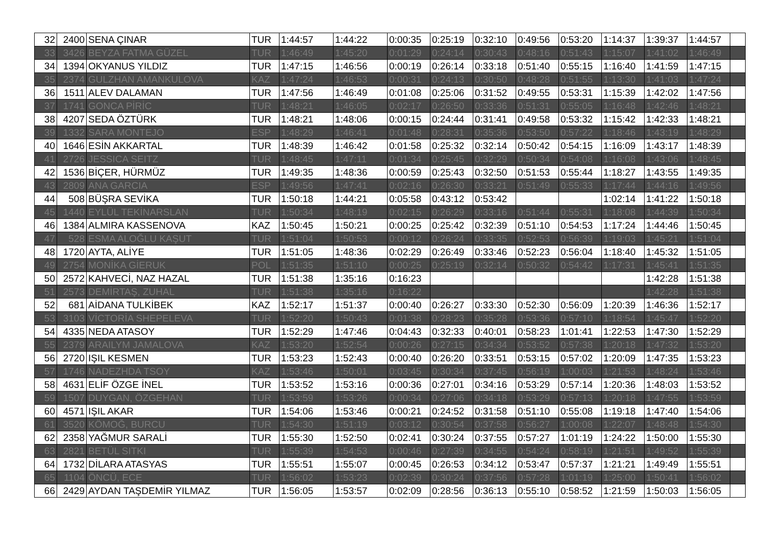| 32 | 2400 | SENA ÇINAR | TUR | 1:44:57 | 1:44:22 | 0:00:35 | 0:25:19 | 0:32:10 | 0:49:56 | 0:53:20 | 1:14:37 | 1:39:37 | 1:44:57 | |
| 33 | 3426 | BEYZA FATMA GÜZEL | TUR | 1:46:49 | 1:45:20 | 0:01:29 | 0:24:14 | 0:30:43 | 0:48:16 | 0:51:43 | 1:15:07 | 1:41:02 | 1:46:49 | |
| 34 | 1394 | OKYANUS YILDIZ | TUR | 1:47:15 | 1:46:56 | 0:00:19 | 0:26:14 | 0:33:18 | 0:51:40 | 0:55:15 | 1:16:40 | 1:41:59 | 1:47:15 | |
| 35 | 2374 | GULZHAN AMANKULOVA | KAZ | 1:47:24 | 1:46:53 | 0:00:31 | 0:24:13 | 0:30:50 | 0:48:28 | 0:51:55 | 1:13:30 | 1:41:03 | 1:47:24 | |
| 36 | 1511 | ALEV DALAMAN | TUR | 1:47:56 | 1:46:49 | 0:01:08 | 0:25:06 | 0:31:52 | 0:49:55 | 0:53:31 | 1:15:39 | 1:42:02 | 1:47:56 | |
| 37 | 1741 | GONCA PİRİC | TUR | 1:48:21 | 1:46:05 | 0:02:17 | 0:26:50 | 0:33:36 | 0:51:31 | 0:55:05 | 1:16:48 | 1:42:46 | 1:48:21 | |
| 38 | 4207 | SEDA ÖZTÜRK | TUR | 1:48:21 | 1:48:06 | 0:00:15 | 0:24:44 | 0:31:41 | 0:49:58 | 0:53:32 | 1:15:42 | 1:42:33 | 1:48:21 | |
| 39 | 1332 | SARA MONTEJO | ESP | 1:48:29 | 1:46:41 | 0:01:48 | 0:28:31 | 0:35:36 | 0:53:50 | 0:57:22 | 1:18:46 | 1:43:19 | 1:48:29 | |
| 40 | 1646 | ESİN AKKARTAL | TUR | 1:48:39 | 1:46:42 | 0:01:58 | 0:25:32 | 0:32:14 | 0:50:42 | 0:54:15 | 1:16:09 | 1:43:17 | 1:48:39 | |
| 41 | 2726 | JESSICA SEITZ | TUR | 1:48:45 | 1:47:11 | 0:01:34 | 0:25:45 | 0:32:29 | 0:50:34 | 0:54:08 | 1:16:08 | 1:43:06 | 1:48:45 | |
| 42 | 1536 | BİÇER, HÜRMÜZ | TUR | 1:49:35 | 1:48:36 | 0:00:59 | 0:25:43 | 0:32:50 | 0:51:53 | 0:55:44 | 1:18:27 | 1:43:55 | 1:49:35 | |
| 43 | 2809 | ANA GARCIA | ESP | 1:49:56 | 1:47:41 | 0:02:16 | 0:26:30 | 0:33:21 | 0:51:49 | 0:55:33 | 1:17:44 | 1:44:16 | 1:49:56 | |
| 44 | 508 | BÜŞRA SEVİKA | TUR | 1:50:18 | 1:44:21 | 0:05:58 | 0:43:12 | 0:53:42 | | | 1:02:14 | 1:41:22 | 1:50:18 | |
| 45 | 1440 | EYLÜL TEKİNARSLAN | TUR | 1:50:34 | 1:48:19 | 0:02:15 | 0:26:29 | 0:33:16 | 0:51:44 | 0:55:31 | 1:18:08 | 1:44:39 | 1:50:34 | |
| 46 | 1384 | ALMIRA KASSENOVA | KAZ | 1:50:45 | 1:50:21 | 0:00:25 | 0:25:42 | 0:32:39 | 0:51:10 | 0:54:53 | 1:17:24 | 1:44:46 | 1:50:45 | |
| 47 | 528 | ESMA ALOĞLU KAŞUT | TUR | 1:51:04 | 1:50:53 | 0:00:12 | 0:26:24 | 0:33:35 | 0:52:53 | 0:56:39 | 1:19:03 | 1:45:21 | 1:51:04 | |
| 48 | 1720 | AYTA, ALİYE | TUR | 1:51:05 | 1:48:36 | 0:02:29 | 0:26:49 | 0:33:46 | 0:52:23 | 0:56:04 | 1:18:40 | 1:45:32 | 1:51:05 | |
| 49 | 2754 | MONİKA GİERUK | POL | 1:51:35 | 1:51:10 | 0:00:25 | 0:25:19 | 0:32:14 | 0:50:32 | 0:54:42 | 1:17:31 | 1:45:41 | 1:51:35 | |
| 50 | 2572 | KAHVECİ, NAZ HAZAL | TUR | 1:51:38 | 1:35:16 | 0:16:23 | | | | | | 1:42:28 | 1:51:38 | |
| 51 | 2573 | DEMİRTAŞ, ZUHAL | TUR | 1:51:38 | 1:35:16 | 0:16:22 | | | | | | 1:42:28 | 1:51:38 | |
| 52 | 681 | AİDANA TULKİBEK | KAZ | 1:52:17 | 1:51:37 | 0:00:40 | 0:26:27 | 0:33:30 | 0:52:30 | 0:56:09 | 1:20:39 | 1:46:36 | 1:52:17 | |
| 53 | 3103 | VİCTORİA SHEPELEVA | TUR | 1:52:20 | 1:50:43 | 0:01:38 | 0:28:23 | 0:35:28 | 0:53:36 | 0:57:10 | 1:18:54 | 1:45:47 | 1:52:20 | |
| 54 | 4335 | NEDA ATASOY | TUR | 1:52:29 | 1:47:46 | 0:04:43 | 0:32:33 | 0:40:01 | 0:58:23 | 1:01:41 | 1:22:53 | 1:47:30 | 1:52:29 | |
| 55 | 2379 | ARAILYM JAMALOVA | KAZ | 1:53:20 | 1:52:54 | 0:00:26 | 0:27:15 | 0:34:34 | 0:53:52 | 0:57:38 | 1:20:18 | 1:47:32 | 1:53:20 | |
| 56 | 2720 | IŞIL KESMEN | TUR | 1:53:23 | 1:52:43 | 0:00:40 | 0:26:20 | 0:33:51 | 0:53:15 | 0:57:02 | 1:20:09 | 1:47:35 | 1:53:23 | |
| 57 | 1746 | NADEZHDA TSOY | KAZ | 1:53:46 | 1:50:01 | 0:03:45 | 0:30:34 | 0:37:45 | 0:56:19 | 1:00:03 | 1:21:53 | 1:48:24 | 1:53:46 | |
| 58 | 4631 | ELİF ÖZGE İNEL | TUR | 1:53:52 | 1:53:16 | 0:00:36 | 0:27:01 | 0:34:16 | 0:53:29 | 0:57:14 | 1:20:36 | 1:48:03 | 1:53:52 | |
| 59 | 1507 | DUYGAN, ÖZGEHAN | TUR | 1:53:59 | 1:53:26 | 0:00:34 | 0:27:06 | 0:34:18 | 0:53:29 | 0:57:13 | 1:20:18 | 1:47:55 | 1:53:59 | |
| 60 | 4571 | IŞIL AKAR | TUR | 1:54:06 | 1:53:46 | 0:00:21 | 0:24:52 | 0:31:58 | 0:51:10 | 0:55:08 | 1:19:18 | 1:47:40 | 1:54:06 | |
| 61 | 3520 | KÖMOĞ, BURCU | TUR | 1:54:30 | 1:51:19 | 0:03:12 | 0:30:54 | 0:37:58 | 0:56:27 | 1:00:08 | 1:22:07 | 1:48:48 | 1:54:30 | |
| 62 | 2358 | YAĞMUR SARALİ | TUR | 1:55:30 | 1:52:50 | 0:02:41 | 0:30:24 | 0:37:55 | 0:57:27 | 1:01:19 | 1:24:22 | 1:50:00 | 1:55:30 | |
| 63 | 2821 | BETÜL SITKI | TUR | 1:55:39 | 1:54:53 | 0:00:46 | 0:27:39 | 0:34:55 | 0:54:24 | 0:58:19 | 1:21:51 | 1:49:52 | 1:55:39 | |
| 64 | 1732 | DİLARA ATASYAS | TUR | 1:55:51 | 1:55:07 | 0:00:45 | 0:26:53 | 0:34:12 | 0:53:47 | 0:57:37 | 1:21:21 | 1:49:49 | 1:55:51 | |
| 65 | 1104 | ÖNCÜ, ECE | TUR | 1:56:02 | 1:53:23 | 0:02:39 | 0:30:24 | 0:37:56 | 0:57:28 | 1:01:19 | 1:25:00 | 1:50:41 | 1:56:02 | |
| 66 | 2429 | AYDAN TAŞDEMİR YILMAZ | TUR | 1:56:05 | 1:53:57 | 0:02:09 | 0:28:56 | 0:36:13 | 0:55:10 | 0:58:52 | 1:21:59 | 1:50:03 | 1:56:05 | |